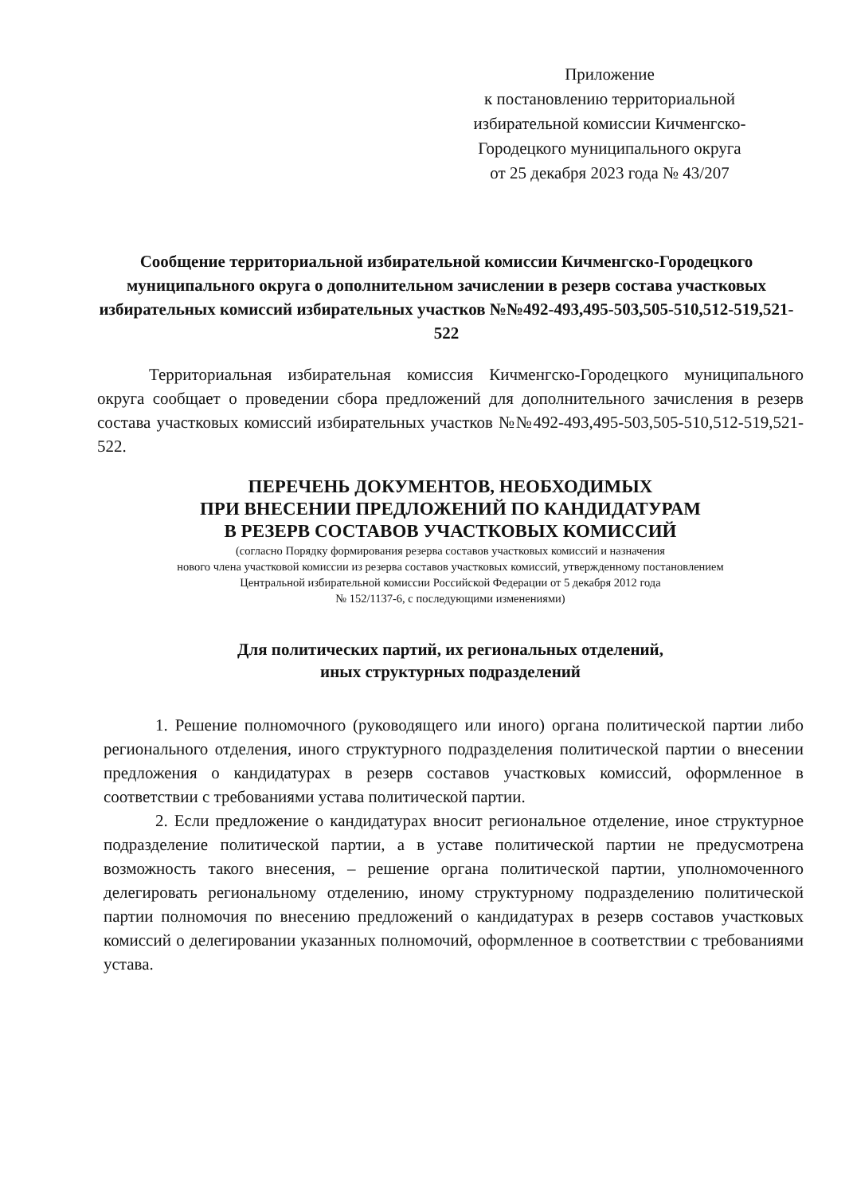Приложение
к постановлению территориальной
избирательной комиссии Кичменгско-
Городецкого муниципального округа
от 25 декабря 2023 года № 43/207
Сообщение территориальной избирательной комиссии Кичменгско-Городецкого муниципального округа о дополнительном зачислении в резерв состава участковых избирательных комиссий избирательных участков №№492-493,495-503,505-510,512-519,521-522
Территориальная избирательная комиссия Кичменгско-Городецкого муниципального округа сообщает о проведении сбора предложений для дополнительного зачисления в резерв состава участковых комиссий избирательных участков №№492-493,495-503,505-510,512-519,521-522.
ПЕРЕЧЕНЬ ДОКУМЕНТОВ, НЕОБХОДИМЫХ
ПРИ ВНЕСЕНИИ ПРЕДЛОЖЕНИЙ ПО КАНДИДАТУРАМ
В РЕЗЕРВ СОСТАВОВ УЧАСТКОВЫХ КОМИССИЙ
(согласно Порядку формирования резерва составов участковых комиссий и назначения
нового члена участковой комиссии из резерва составов участковых комиссий, утвержденному постановлением
Центральной избирательной комиссии Российской Федерации от 5 декабря 2012 года
№ 152/1137-6, с последующими изменениями)
Для политических партий, их региональных отделений,
иных структурных подразделений
1. Решение полномочного (руководящего или иного) органа политической партии либо регионального отделения, иного структурного подразделения политической партии о внесении предложения о кандидатурах в резерв составов участковых комиссий, оформленное в соответствии с требованиями устава политической партии.
2. Если предложение о кандидатурах вносит региональное отделение, иное структурное подразделение политической партии, а в уставе политической партии не предусмотрена возможность такого внесения, – решение органа политической партии, уполномоченного делегировать региональному отделению, иному структурному подразделению политической партии полномочия по внесению предложений о кандидатурах в резерв составов участковых комиссий о делегировании указанных полномочий, оформленное в соответствии с требованиями устава.